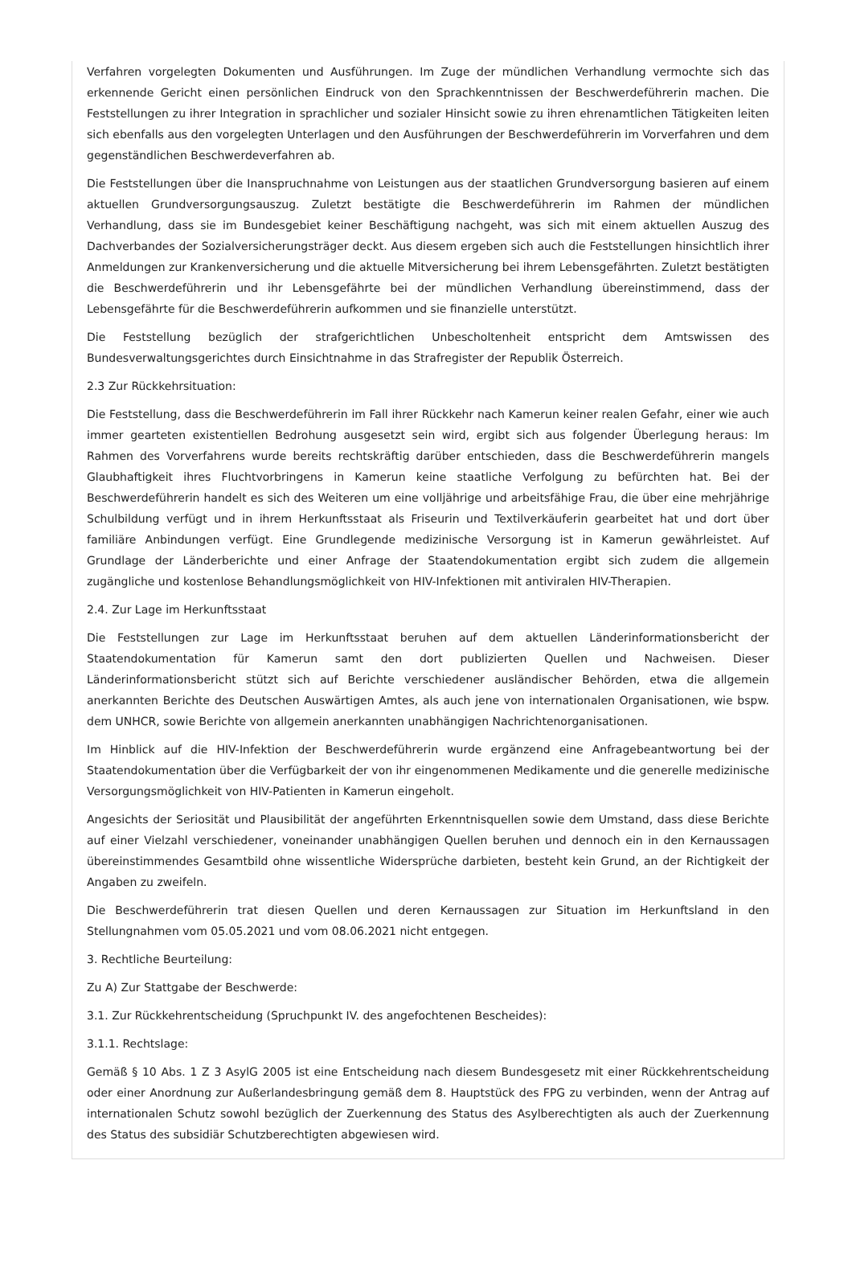Verfahren vorgelegten Dokumenten und Ausführungen. Im Zuge der mündlichen Verhandlung vermochte sich das erkennende Gericht einen persönlichen Eindruck von den Sprachkenntnissen der Beschwerdeführerin machen. Die Feststellungen zu ihrer Integration in sprachlicher und sozialer Hinsicht sowie zu ihren ehrenamtlichen Tätigkeiten leiten sich ebenfalls aus den vorgelegten Unterlagen und den Ausführungen der Beschwerdeführerin im Vorverfahren und dem gegenständlichen Beschwerdeverfahren ab.
Die Feststellungen über die Inanspruchnahme von Leistungen aus der staatlichen Grundversorgung basieren auf einem aktuellen Grundversorgungsauszug. Zuletzt bestätigte die Beschwerdeführerin im Rahmen der mündlichen Verhandlung, dass sie im Bundesgebiet keiner Beschäftigung nachgeht, was sich mit einem aktuellen Auszug des Dachverbandes der Sozialversicherungsträger deckt. Aus diesem ergeben sich auch die Feststellungen hinsichtlich ihrer Anmeldungen zur Krankenversicherung und die aktuelle Mitversicherung bei ihrem Lebensgefährten. Zuletzt bestätigten die Beschwerdeführerin und ihr Lebensgefährte bei der mündlichen Verhandlung übereinstimmend, dass der Lebensgefährte für die Beschwerdeführerin aufkommen und sie finanzielle unterstützt.
Die Feststellung bezüglich der strafgerichtlichen Unbescholtenheit entspricht dem Amtswissen des Bundesverwaltungsgerichtes durch Einsichtnahme in das Strafregister der Republik Österreich.
2.3 Zur Rückkehrsituation:
Die Feststellung, dass die Beschwerdeführerin im Fall ihrer Rückkehr nach Kamerun keiner realen Gefahr, einer wie auch immer gearteten existentiellen Bedrohung ausgesetzt sein wird, ergibt sich aus folgender Überlegung heraus: Im Rahmen des Vorverfahrens wurde bereits rechtskräftig darüber entschieden, dass die Beschwerdeführerin mangels Glaubhaftigkeit ihres Fluchtvorbringens in Kamerun keine staatliche Verfolgung zu befürchten hat. Bei der Beschwerdeführerin handelt es sich des Weiteren um eine volljährige und arbeitsfähige Frau, die über eine mehrjährige Schulbildung verfügt und in ihrem Herkunftsstaat als Friseurin und Textilverkäuferin gearbeitet hat und dort über familiäre Anbindungen verfügt. Eine Grundlegende medizinische Versorgung ist in Kamerun gewährleistet. Auf Grundlage der Länderberichte und einer Anfrage der Staatendokumentation ergibt sich zudem die allgemein zugängliche und kostenlose Behandlungsmöglichkeit von HIV-Infektionen mit antiviralen HIV-Therapien.
2.4. Zur Lage im Herkunftsstaat
Die Feststellungen zur Lage im Herkunftsstaat beruhen auf dem aktuellen Länderinformationsbericht der Staatendokumentation für Kamerun samt den dort publizierten Quellen und Nachweisen. Dieser Länderinformationsbericht stützt sich auf Berichte verschiedener ausländischer Behörden, etwa die allgemein anerkannten Berichte des Deutschen Auswärtigen Amtes, als auch jene von internationalen Organisationen, wie bspw. dem UNHCR, sowie Berichte von allgemein anerkannten unabhängigen Nachrichtenorganisationen.
Im Hinblick auf die HIV-Infektion der Beschwerdeführerin wurde ergänzend eine Anfragebeantwortung bei der Staatendokumentation über die Verfügbarkeit der von ihr eingenommenen Medikamente und die generelle medizinische Versorgungsmöglichkeit von HIV-Patienten in Kamerun eingeholt.
Angesichts der Seriosität und Plausibilität der angeführten Erkenntnisquellen sowie dem Umstand, dass diese Berichte auf einer Vielzahl verschiedener, voneinander unabhängigen Quellen beruhen und dennoch ein in den Kernaussagen übereinstimmendes Gesamtbild ohne wissentliche Widersprüche darbieten, besteht kein Grund, an der Richtigkeit der Angaben zu zweifeln.
Die Beschwerdeführerin trat diesen Quellen und deren Kernaussagen zur Situation im Herkunftsland in den Stellungnahmen vom 05.05.2021 und vom 08.06.2021 nicht entgegen.
3. Rechtliche Beurteilung:
Zu A) Zur Stattgabe der Beschwerde:
3.1. Zur Rückkehrentscheidung (Spruchpunkt IV. des angefochtenen Bescheides):
3.1.1. Rechtslage:
Gemäß § 10 Abs. 1 Z 3 AsylG 2005 ist eine Entscheidung nach diesem Bundesgesetz mit einer Rückkehrentscheidung oder einer Anordnung zur Außerlandesbringung gemäß dem 8. Hauptstück des FPG zu verbinden, wenn der Antrag auf internationalen Schutz sowohl bezüglich der Zuerkennung des Status des Asylberechtigten als auch der Zuerkennung des Status des subsidiär Schutzberechtigten abgewiesen wird.